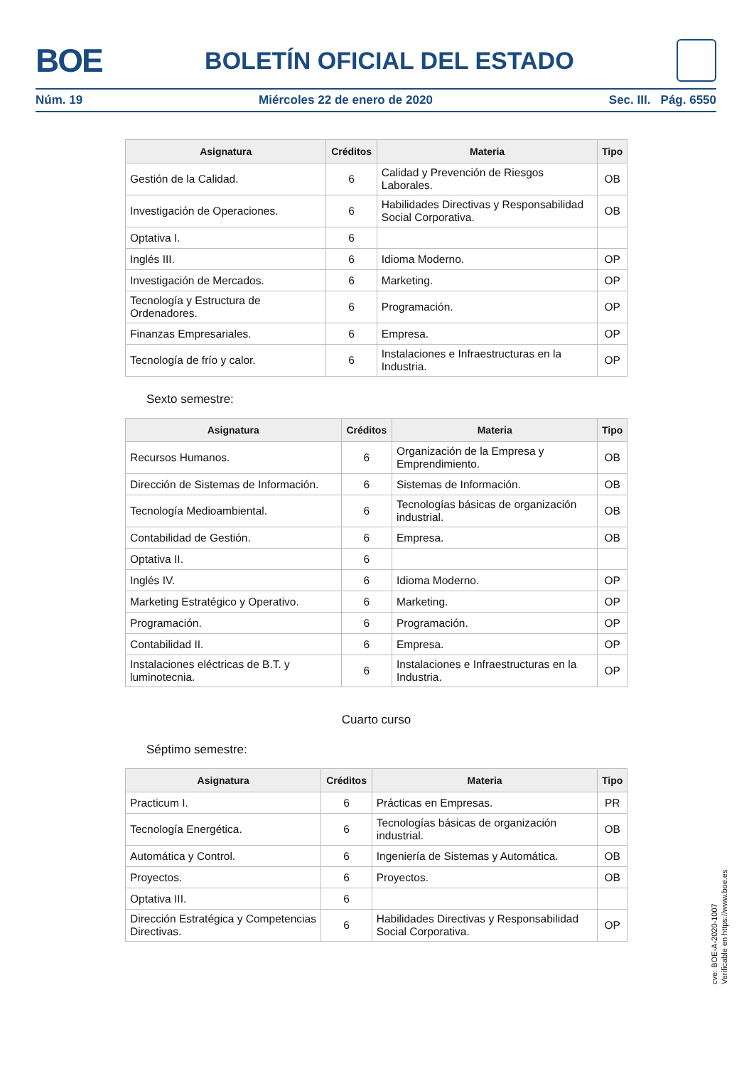BOE BOLETÍN OFICIAL DEL ESTADO
Núm. 19 Miércoles 22 de enero de 2020 Sec. III. Pág. 6550
| Asignatura | Créditos | Materia | Tipo |
| --- | --- | --- | --- |
| Gestión de la Calidad. | 6 | Calidad y Prevención de Riesgos Laborales. | OB |
| Investigación de Operaciones. | 6 | Habilidades Directivas y Responsabilidad Social Corporativa. | OB |
| Optativa I. | 6 | | |
| Inglés III. | 6 | Idioma Moderno. | OP |
| Investigación de Mercados. | 6 | Marketing. | OP |
| Tecnología y Estructura de Ordenadores. | 6 | Programación. | OP |
| Finanzas Empresariales. | 6 | Empresa. | OP |
| Tecnología de frío y calor. | 6 | Instalaciones e Infraestructuras en la Industria. | OP |
Sexto semestre:
| Asignatura | Créditos | Materia | Tipo |
| --- | --- | --- | --- |
| Recursos Humanos. | 6 | Organización de la Empresa y Emprendimiento. | OB |
| Dirección de Sistemas de Información. | 6 | Sistemas de Información. | OB |
| Tecnología Medioambiental. | 6 | Tecnologías básicas de organización industrial. | OB |
| Contabilidad de Gestión. | 6 | Empresa. | OB |
| Optativa II. | 6 | | |
| Inglés IV. | 6 | Idioma Moderno. | OP |
| Marketing Estratégico y Operativo. | 6 | Marketing. | OP |
| Programación. | 6 | Programación. | OP |
| Contabilidad II. | 6 | Empresa. | OP |
| Instalaciones eléctricas de B.T. y luminotecnia. | 6 | Instalaciones e Infraestructuras en la Industria. | OP |
Cuarto curso
Séptimo semestre:
| Asignatura | Créditos | Materia | Tipo |
| --- | --- | --- | --- |
| Practicum I. | 6 | Prácticas en Empresas. | PR |
| Tecnología Energética. | 6 | Tecnologías básicas de organización industrial. | OB |
| Automática y Control. | 6 | Ingeniería de Sistemas y Automática. | OB |
| Proyectos. | 6 | Proyectos. | OB |
| Optativa III. | 6 | | |
| Dirección Estratégica y Competencias Directivas. | 6 | Habilidades Directivas y Responsabilidad Social Corporativa. | OP |
cve: BOE-A-2020-1007
Verificable en https://www.boe.es